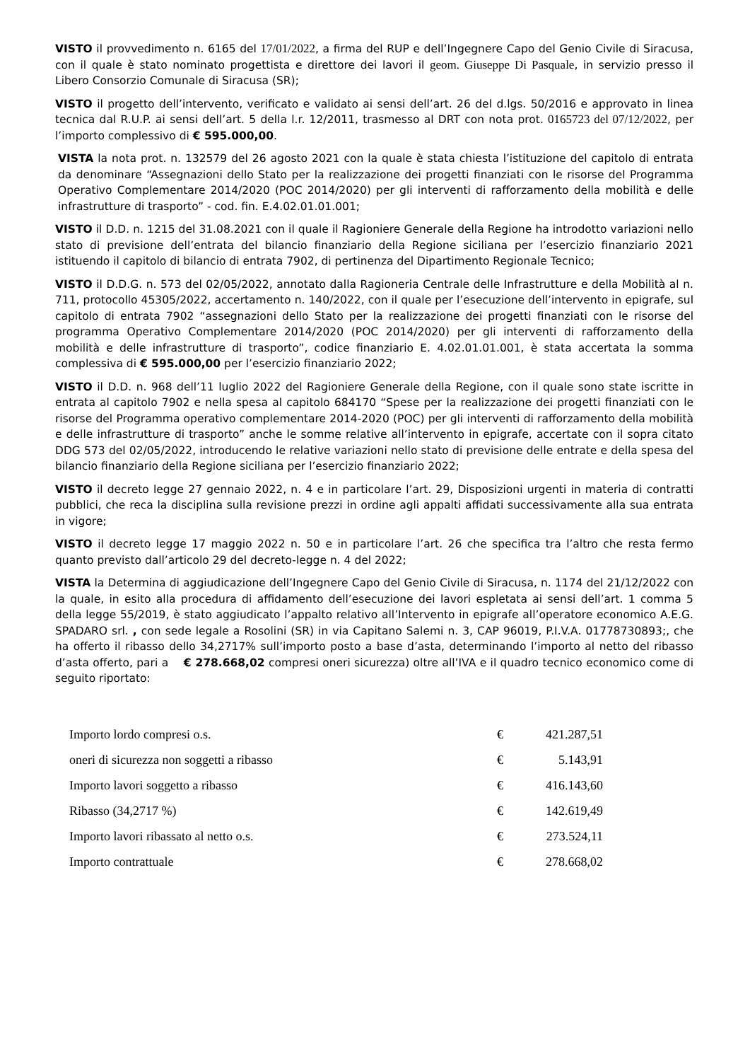VISTO il provvedimento n. 6165 del 17/01/2022, a firma del RUP e dell’Ingegnere Capo del Genio Civile di Siracusa, con il quale è stato nominato progettista e direttore dei lavori il geom. Giuseppe Di Pasquale, in servizio presso il Libero Consorzio Comunale di Siracusa (SR);
VISTO il progetto dell’intervento, verificato e validato ai sensi dell’art. 26 del d.lgs. 50/2016 e approvato in linea tecnica dal R.U.P. ai sensi dell’art. 5 della l.r. 12/2011, trasmesso al DRT con nota prot. 0165723 del 07/12/2022, per l’importo complessivo di € 595.000,00.
VISTA la nota prot. n. 132579 del 26 agosto 2021 con la quale è stata chiesta l’istituzione del capitolo di entrata da denominare “Assegnazioni dello Stato per la realizzazione dei progetti finanziati con le risorse del Programma Operativo Complementare 2014/2020 (POC 2014/2020) per gli interventi di rafforzamento della mobilità e delle infrastrutture di trasporto” - cod. fin. E.4.02.01.01.001;
VISTO il D.D. n. 1215 del 31.08.2021 con il quale il Ragioniere Generale della Regione ha introdotto variazioni nello stato di previsione dell’entrata del bilancio finanziario della Regione siciliana per l’esercizio finanziario 2021 istituendo il capitolo di bilancio di entrata 7902, di pertinenza del Dipartimento Regionale Tecnico;
VISTO il D.D.G. n. 573 del 02/05/2022, annotato dalla Ragioneria Centrale delle Infrastrutture e della Mobilità al n. 711, protocollo 45305/2022, accertamento n. 140/2022, con il quale per l’esecuzione dell’intervento in epigrafe, sul capitolo di entrata 7902 “assegnazioni dello Stato per la realizzazione dei progetti finanziati con le risorse del programma Operativo Complementare 2014/2020 (POC 2014/2020) per gli interventi di rafforzamento della mobilità e delle infrastrutture di trasporto”, codice finanziario E. 4.02.01.01.001, è stata accertata la somma complessiva di € 595.000,00 per l’esercizio finanziario 2022;
VISTO il D.D. n. 968 dell’11 luglio 2022 del Ragioniere Generale della Regione, con il quale sono state iscritte in entrata al capitolo 7902 e nella spesa al capitolo 684170 “Spese per la realizzazione dei progetti finanziati con le risorse del Programma operativo complementare 2014-2020 (POC) per gli interventi di rafforzamento della mobilità e delle infrastrutture di trasporto” anche le somme relative all’intervento in epigrafe, accertate con il sopra citato DDG 573 del 02/05/2022, introducendo le relative variazioni nello stato di previsione delle entrate e della spesa del bilancio finanziario della Regione siciliana per l’esercizio finanziario 2022;
VISTO il decreto legge 27 gennaio 2022, n. 4 e in particolare l’art. 29, Disposizioni urgenti in materia di contratti pubblici, che reca la disciplina sulla revisione prezzi in ordine agli appalti affidati successivamente alla sua entrata in vigore;
VISTO il decreto legge 17 maggio 2022 n. 50 e in particolare l’art. 26 che specifica tra l’altro che resta fermo quanto previsto dall’articolo 29 del decreto-legge n. 4 del 2022;
VISTA la Determina di aggiudicazione dell’Ingegnere Capo del Genio Civile di Siracusa, n. 1174 del 21/12/2022 con la quale, in esito alla procedura di affidamento dell’esecuzione dei lavori espletata ai sensi dell’art. 1 comma 5 della legge 55/2019, è stato aggiudicato l’appalto relativo all’Intervento in epigrafe all’operatore economico A.E.G. SPADARO srl. , con sede legale a Rosolini (SR) in via Capitano Salemi n. 3, CAP 96019, P.I.V.A. 01778730893;, che ha offerto il ribasso dello 34,2717% sull’importo posto a base d’asta, determinando l’importo al netto del ribasso d’asta offerto, pari a € 278.668,02 compresi oneri sicurezza) oltre all’IVA e il quadro tecnico economico come di seguito riportato:
| Importo lordo compresi o.s. | € | 421.287,51 |
| oneri di sicurezza non soggetti a ribasso | € | 5.143,91 |
| Importo lavori soggetto a ribasso | € | 416.143,60 |
| Ribasso (34,2717 %) | € | 142.619,49 |
| Importo lavori ribassato al netto o.s. | € | 273.524,11 |
| Importo contrattuale | € | 278.668,02 |